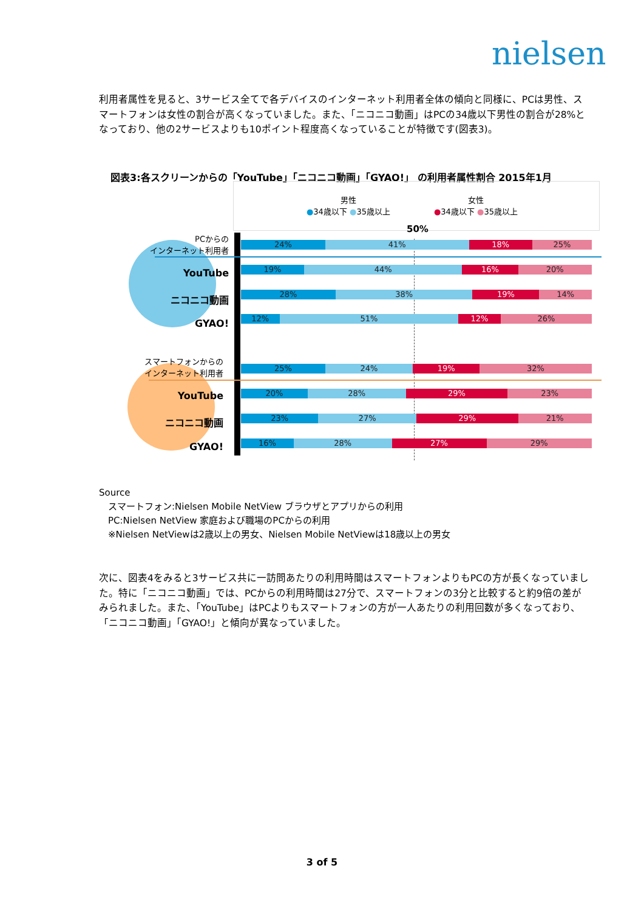nielsen
利用者属性を見ると、3サービス全てで各デバイスのインターネット利用者全体の傾向と同様に、PCは男性、スマートフォンは女性の割合が高くなっていました。また、「ニコニコ動画」はPCの34歳以下男性の割合が28%となっており、他の2サービスよりも10ポイント程度高くなっていることが特徴です(図表3)。
図表3:各スクリーンからの「YouTube」「ニコニコ動画」「GYAO!」 の利用者属性割合 2015年1月
男性
●34歳以下 ●35歳以上
女性
●34歳以下 ●35歳以上
50%
PCからの
インターネット利用者
YouTube
ニコニコ動画
GYAO!
スマートフォンからの
インターネット利用者
YouTube
ニコニコ動画
GYAO!
24% 41% 18% 25%
19% 44% 16% 20%
28% 38% 19% 14%
12% 51% 12% 26%
25% 24% 19% 32%
20% 28% 29% 23%
23% 27% 29% 21%
16% 28% 27% 29%
Source
　スマートフォン:Nielsen Mobile NetView ブラウザとアプリからの利用
　PC:Nielsen NetView 家庭および職場のPCからの利用
　※Nielsen NetViewは2歳以上の男女、Nielsen Mobile NetViewは18歳以上の男女
次に、図表4をみると3サービス共に一訪問あたりの利用時間はスマートフォンよりもPCの方が長くなっていました。特に「ニコニコ動画」では、PCからの利用時間は27分で、スマートフォンの3分と比較すると約9倍の差がみられました。また、「YouTube」はPCよりもスマートフォンの方が一人あたりの利用回数が多くなっており、「ニコニコ動画」「GYAO!」と傾向が異なっていました。
3 of 5